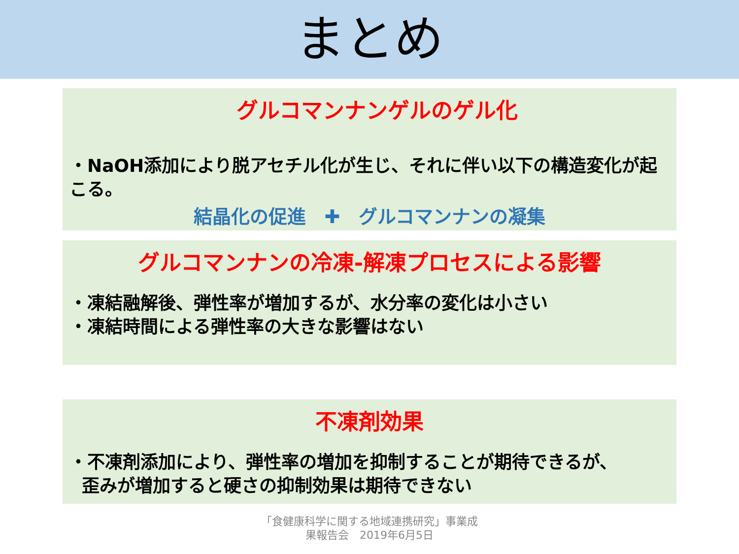まとめ
グルコマンナンゲルのゲル化
・NaOH添加により脱アセチル化が生じ、それに伴い以下の構造変化が起こる。
結晶化の促進　✚　グルコマンナンの凝集
グルコマンナンの冷凍-解凍プロセスによる影響
・凍結融解後、弾性率が増加するが、水分率の変化は小さい
・凍結時間による弾性率の大きな影響はない
不凍剤効果
・不凍剤添加により、弾性率の増加を抑制することが期待できるが、
歪みが増加すると硬さの抑制効果は期待できない
「食健康科学に関する地域連携研究」事業成
果報告会　2019年6月5日